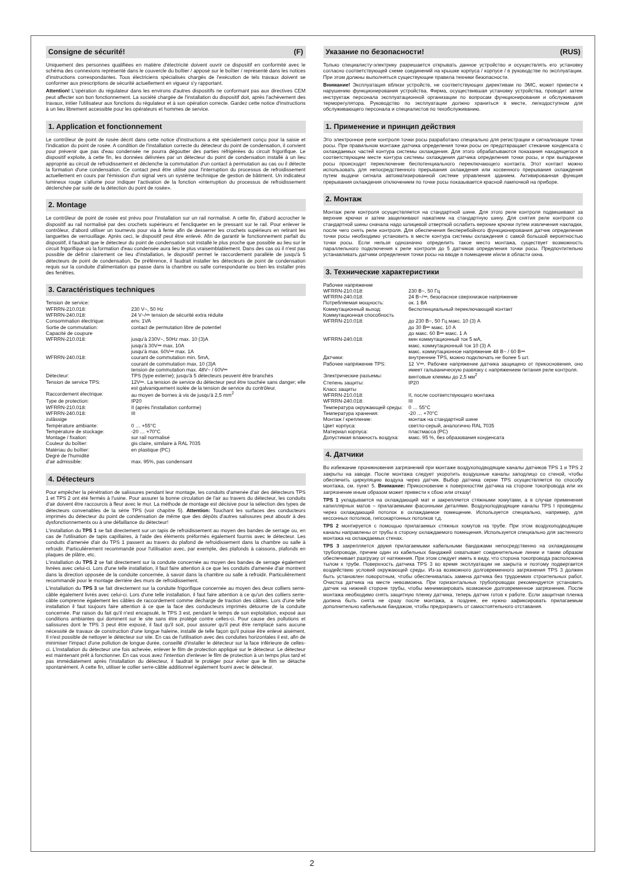Consigne de sécurité! (F)
Uniquement des personnes qualifiées en matière d'électricité doivent ouvrir ce dispositif en conformité avec le schéma des connexions représenté dans le couvercle du boîtier / apposé sur le boîtier / représenté dans les notices d'instructions correspondantes. Tous électriciens spécialisés chargés de l'exécution de tels travaux doivent se conformer aux prescriptions de sécurité actuellement en vigueur s'y rapportant.
Attention! L'opération du régulateur dans les environs d'autres dispositifs ne conformant pas aux directives CEM peut affecter son bon fonctionnement. La société chargée de l'installation du dispositif doit, après l'achèvement des travaux, initier l'utilisateur aux fonctions du régulateur et à son opération correcte. Gardez cette notice d'instructions à un lieu librement accessible pour les opérateurs et hommes de service.
1. Application et fonctionnement
Le contrôleur de point de rosée décrit dans cette notice d'instructions a été spécialement conçu pour la saisie et l'indication du point de rosée. A condition de l'installation correcte du détecteur du point de condensation, il convient pour prévenir que pas d'eau condensée ne pourra dégoutter des parties réfrigérées du circuit frigorifique. Le dispositif exploite, à cette fin, les données délivrées par un détecteur du point de condensation installé à un lieu approprié au circuit de refroidissement et déclenche la commutation d'un contact à permutation au cas ou il détecte la formation d'une condensation. Ce contact peut être utilisé pour l'interruption du processus de refroidissement actuellement en cours par l'émission d'un signal vers un système technique de gestion de bâtiment. Un indicateur lumineux rouge s'allume pour indiquer l'activation de la fonction «interruption du processus de refroidissement déclenchée par suite de la détection du point de rosée».
2. Montage
Le contrôleur de point de rosée est prévu pour l'installation sur un rail normalisé. A cette fin, d'abord accrocher le dispositif au rail normalisé par des crochets supérieurs et l'encliqueter en le pressant sur le rail. Pour enlever le contrôleur, d'abord utiliser un tournevis pour via à fente afin de desserrer les crochets supérieurs en retirant les languettes de verrouillage. Après ceci, le dispositif peut être enlevé. Afin de garantir le fonctionnement parfait du dispositif, il faudrait que le détecteur du point de condensation soit installé le plus proche que possible au lieu sur le circuit frigorifique où la formation d'eau condensée aura lieu le plus vraisemblablement. Dans des cas où il n'est pas possible de définir clairement ce lieu d'installation, le dispositif permet le raccordement parallèle de jusqu'à 5 détecteurs de point de condensation. De préférence, il faudrait installer les détecteurs de point de condensation requis sur la conduite d'alimentation qui passe dans la chambre ou salle correspondante ou bien les installer près des fenêtres.
3. Caractéristiques techniques
| Tension de service: | |
| WFRRN-210.018: | 230 V~, 50 Hz |
| WFRRN-240.018: | 24 V~/⎓ tension de sécurité extra réduite |
| Consommation électrique: | env. 1VA |
| Sortie de commutation: | contact de permutation libre de potentiel |
| Capacité de coupure | |
| WFRRN-210.018: | jusqu'à 230V~, 50Hz max. 10 (3)A jusqu'à 30V⎓ max. 10A jusqu'à max. 60V⎓ max. 1A |
| WFRRN-240.018: | courant de commutation min. 5mA, courant de commutation max. 10 (3)A tension de commutation max. 48V~ / 60V⎓ |
| Détecteur: | TPS (type externe); jusqu'à 5 détecteurs peuvent être branchés |
| Tension de service TPS: | 12V⎓. La tension de service du détecteur peut être touchée sans danger; elle est galvaniquement isolée de la tension de service du contrôleur. |
| Raccordement électrique: | au moyen de bornes à vis de jusqu'à 2,5 mm<sup>2</sup> |
| Type de protection: | IP20 |
| WFRRN-210.018: | II (après l'installation conforme) |
| WFRRN-240.018: | III |
| zulässige | |
| Température ambiante: | 0 … +55°C |
| Température de stockage: | -20 … +70°C |
| Montage / fixation: | sur rail normalisé |
| Couleur du boîtier: | gis claire, similaire à RAL 7035 |
| Matériau du boîtier: | en plastique (PC) |
| Degré de l'humidité d'air admissible: | max. 95%, pas condensant |
4. Détecteurs
Pour empêcher la pénétration de salissures pendant leur montage, les conduits d'amenée d'air des détecteurs TPS 1 et TPS 2 ont été fermés à l'usine. Pour assurer la bonne circulation de l'air au travers du détecteur, les conduits d'air doivent être raccourcis à fleur avec le mur. La méthode de montage est décisive pour la sélection des types de détecteurs convenables de la série TPS (voir chapitre 5). Attention: Touchant les surfaces des conducteurs imprimés du détecteur du point de condensation de même que des dépôts d'autres salissures peut aboutir à des dysfonctionnements ou à une défaillance du détecteur!
L'installation du TPS 1 se fait directement sur un tapis de refroidissement au moyen des bandes de serrage ou, en cas de l'utilisation de tapis capillaires, à l'aide des éléments préformés également fournis avec le détecteur. Les conduits d'amenée d'air du TPS 1 passent au travers du plafond de refroidissement dans la chambre ou salle à refroidir. Particulièrement recommandé pour l'utilisation avec, par exemple, des plafonds à caissons, plafonds en plaques de plâtre, etc.
L'installation du TPS 2 se fait directement sur la conduite concernée au moyen des bandes de serrage également livrées avec celui-ci. Lors d'une telle installation, il faut faire attention à ce que les conduits d'amenée d'air montrent dans la direction opposée de la conduite concernée, à savoir dans la chambre ou salle à refroidir. Particulièrement recommandé pour le montage derrière des murs de refroidissement.
L'installation du TPS 3 se fait directement sur la conduite frigorifique concernée au moyen des deux colliers serre-câble également livrés avec celui-ci. Lors d'une telle installation, il faut faire attention à ce qu'un des colliers serre-câble comprenne également les câbles de raccordement comme décharge de traction des câbles. Lors d'une telle installation il faut toujours faire attention à ce que la face des conducteurs imprimés détourne de la conduite concernée. Par raison du fait qu'il n'est encapsulé, le TPS 3 est, pendant le temps de son exploitation, exposé aux conditions ambiantes qui dominent sur le site sans être protégé contre celles-ci. Pour cause des pollutions et salissures dont le TPS 3 peut être exposé, il faut qu'il soit, pour assurer qu'il peut être remplacé sans aucune nécessité de travaux de construction d'une longue haleine, installé de telle façon qu'il puisse être enlevé aisément. Il n'est possible de nettoyer le détecteur sur site. En cas de l'utilisation avec des conduites horizontales il est, afin de minimiser l'impact d'une pollution de longue durée, conseillé d'installer le détecteur sur la face inférieure de celles-ci. L'installation du détecteur une fois achevée, enlever le film de protection appliqué sur le détecteur. Le détecteur est maintenant prêt à fonctionner. En cas vous avez l'intention d'enlever le film de protection à un temps plus tard et pas immédiatement après l'installation du détecteur, il faudrait le protéger pour éviter que le film se détache spontanément. À cette fin, utiliser le collier serre-câble additionnel également fourni avec le détecteur.
Указание по безопасности! (RUS)
Только специалисту-электрику разрешается открывать данное устройство и осуществлять его установку согласно соответствующей схеме соединений на крышке корпуса / корпусе / в руководстве по эксплуатации. При этом должны выполняться существующие правила техники безопасности.
Внимание! Эксплуатация вблизи устройств, не соответствующих директивам по ЭМС, может привести к нарушению функционирования устройства. Фирма, осуществившая установку устройства, проводит затем инструктаж персонала эксплуатационной организации по вопросам функционирования и обслуживания терморегулятора. Руководство по эксплуатации должно храниться в месте, легкодоступном для обслуживающего персонала и специалистов по техобслуживанию.
1. Применение и принцип действия
Это электронное реле контроля точки росы разработано специально для регистрации и сигнализации точки росы. При правильном монтаже датчика определения точки росы он предотвращает стекание конденсата с охлаждаемых частей контура системы охлаждения. Для этого обрабатываются показания находящегося в соответствующем месте контура системы охлаждения датчика определения точки росы, и при выпадении росы происходит переключение беспотенциального переключающего контакта. Этот контакт можно использовать для непосредственного прерывания охлаждения или косвенного прерывания охлаждения путем выдачи сигнала автоматизированной системе управления зданием. Активированная функция прерывания охлаждения отключением по точке росы показывается красной лампочкой на приборе.
2. Монтаж
Монтаж реле контроля осуществляется на стандартной шине. Для этого реле контроля подвешивают за верхние крючки и затем защелкивают нажатием на стандартную шину. Для снятия реле контроля со стандартной шины сначала надо шлицевой отверткой ослабить верхние крючки путем извлечения накладки, после чего снять реле контроля. Для обеспечения бесперебойного функционирования датчик определения точки росы необходимо установить в месте контура системы охлаждения с самой большой вероятностью точки росы. Если нельзя однозначно определить такое место монтажа, существует возможность параллельного подключения к реле контроля до 5 датчиков определения точки росы. Предпочтительно устанавливать датчики определения точки росы на вводе в помещение и/или в области окна.
3. Технические характеристики
| Рабочее напряжение | |
| WFRRN-210.018: | 230 В~, 50 Гц |
| WFRRN-240.018: | 24 В~/⎓, безопасное сверхнизкое напряжение |
| Потребляемая мощность: | ок. 1 ВА |
| Коммутационный выход: | беспотенциальный переключающий контакт |
| Коммутационная способность | |
| WFRRN-210.018: | до 230 В~, 50 Гц макс. 10 (3) А до 30 В⎓ макс. 10 А до макс. 60 В⎓ макс. 1 А |
| WFRRN-240.018: | мин коммутационный ток 5 мА, макс. коммутационный ток 10 (3) А макс. коммутационное напряжение 48 В~ / 60 В⎓ |
| Датчики: | внутренние TPS, можно подключать не более 5 шт. |
| Рабочее напряжение TPS: | 12 V⎓. Рабочее напряжение датчика защищено от прикосновения, оно имеет гальваническую развязку с напряжением питания реле контроля. |
| Электрические разъемы: | винтовые клеммы до 2,5 мм<sup>2</sup> |
| Степень защиты: | IP20 |
| Класс защиты | |
| WFRRN-210.018: | II, после соответствующего монтажа |
| WFRRN-240.018: | III |
| Температура окружающей среды: | 0 … 55°C |
| Температура хранения: | -20 … +70°C |
| Монтаж / крепление: | монтаж на стандартной шине |
| Цвет корпуса: | светло-серый, аналогично RAL 7035 |
| Материал корпуса: | пластмасса (PC) |
| Допустимая влажность воздуха: | макс. 95 %, без образования конденсата |
4. Датчики
Во избежание проникновения загрязнений при монтаже воздухоподводящие каналы датчиков TPS 1 и TPS 2 закрыты на заводе. После монтажа следует укоротить воздушные каналы заподлицо со стеной, чтобы обеспечить циркуляцию воздуха через датчик. Выбор датчика серии TPS осуществляется по способу монтажа, см. пункт 5. Внимание: Прикосновение к поверхностям датчика на стороне токопровода или их загрязнение иным образом может привести к сбою или отказу!
TPS 1 укладывается на охлаждающий мат и закрепляется стяжными хомутами, а в случае применения капиллярных матов – прилагаемыми фасонными деталями. Воздухоподводящие каналы TPS I проведены через охлаждающий потолок в охлаждаемое помещение. Используется специально, например, для кессонных потолков, гипсокартонных потолков т.д.
TPS 2 монтируется с помощью прилагаемых стяжных хомутов на трубе. При этом воздухоподводящие каналы направлены от трубы в сторону охлаждаемого помещения. Используется специально для застенного монтажа на охлаждаемых стенах.
TPS 3 закрепляется двумя прилагаемыми кабельными бандажами непосредственно на охлаждающем трубопроводе, причем один из кабельных бандажей охватывает соединительные линии и таким образом обеспечивает разгрузку от натяжения. При этом следует иметь в виду, что сторона токопровода расположена тылом к трубе. Поверхность датчика TPS 3 во время эксплуатации не закрыта и поэтому подвергается воздействию условий окружающей среды. Из-за возможного долговременного загрязнения TPS 3 должен быть установлен поворотным, чтобы обеспечивалась замена датчика без трудоемких строительных работ. Очистка датчика на месте невозможна. При горизонтальных трубопроводах рекомендуется установить датчик на нижней стороне трубы, чтобы минимизировать возможное долговременное загрязнение. После монтажа необходимо снять защитную пленку датчика, теперь датчик готов к работе. Если защитная пленка должна быть снята не сразу после монтажа, а позднее, ее нужно зафиксировать прилагаемым дополнительно кабельным бандажом, чтобы предохранить от самостоятельного отставания.
2